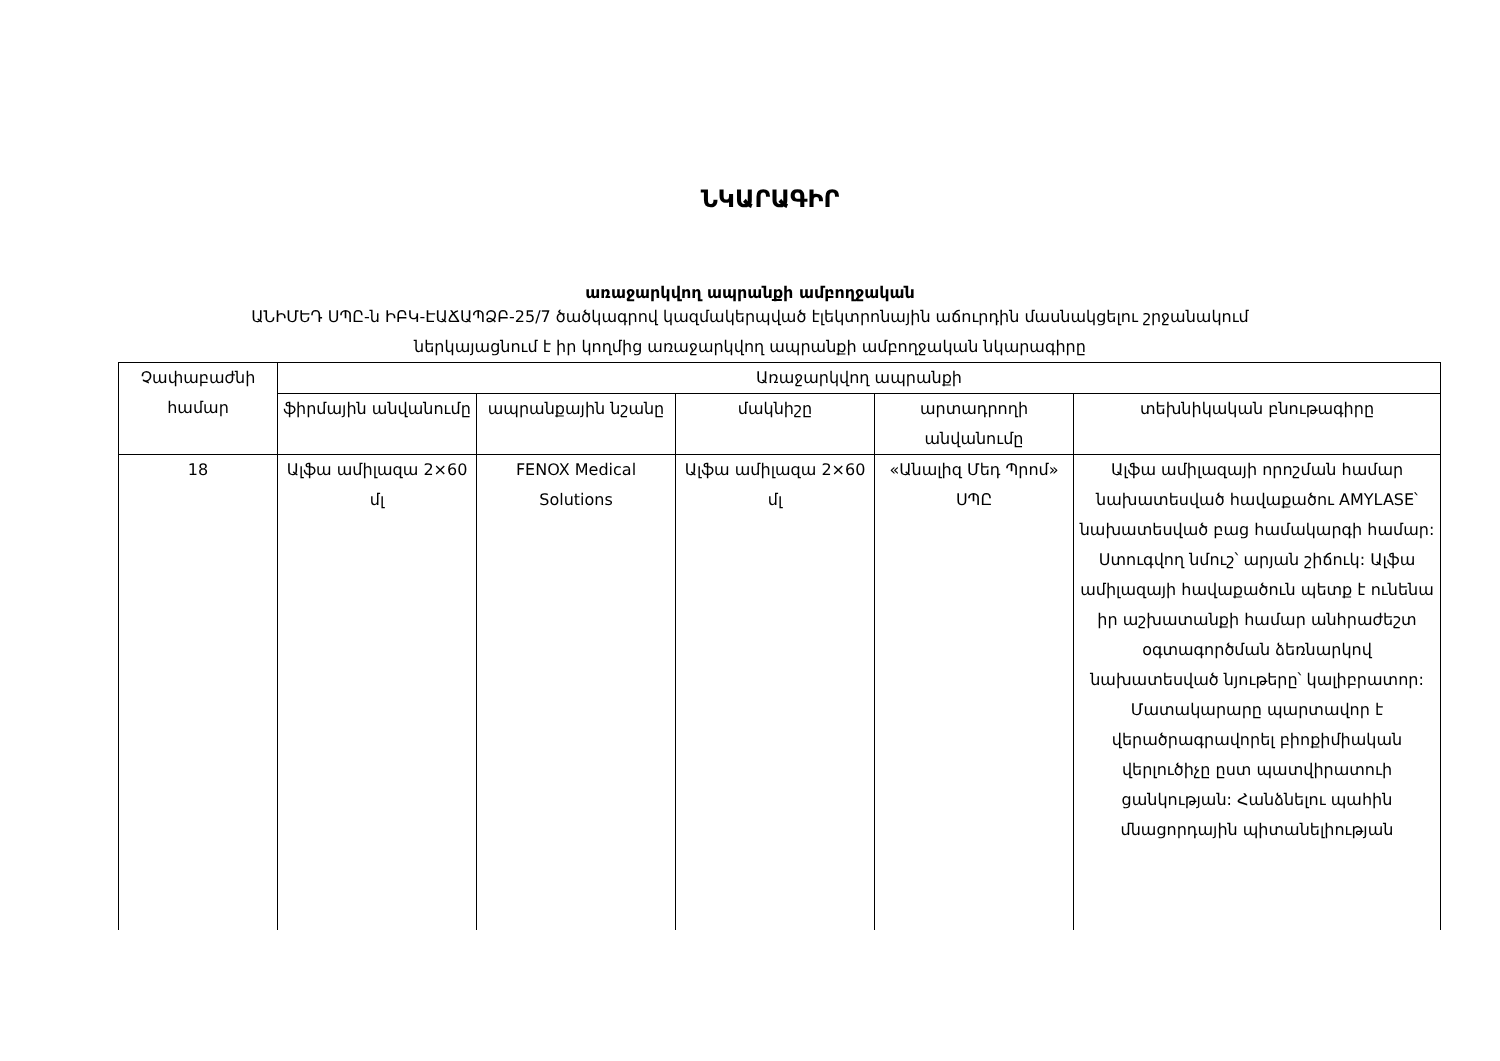ՆԿԱՐԱԳԻՐ
առաջարկվող ապրանքի ամբողջական
ԱՆԻՄԵԴ ՍՊԸ-ն ԻԲԿ-ԷԱՃԱՊՁԲ-25/7 ծածկագրով կազմակերպված էլեկտրոնային աճուրդին մասնակցելու շրջանակում
ներկայացնում է իր կողմից առաջարկվող ապրանքի ամբողջական նկարագիրը
| Չափաբաժնի համար | Առաջարկվող ապրանքի | | | | |
| --- | --- | --- | --- | --- | --- |
| | ֆիրմային անվանումը | ապրանքային նշանը | մակնիշը | արտադրողի անվանումը | տեխնիկական բնութագիրը |
| 18 | Ալֆա ամիլազա 2×60 մլ | FENOX Medical Solutions | Ալֆա ամիլազա 2×60 մլ | «Անալիզ Մեդ Պրոմ» ՍՊԸ | Ալֆա ամիլազայի որոշման համար նախատեսված հավաքածու AMYLASE՝ նախատեսված բաց համակարգի համար: Ստուգվող նմուշ՝ արյան շիճուկ: Ալֆա ամիլազայի հավաքածուն պետք է ունենա իր աշխատանքի համար անհրաժեշտ օգտագործման ձեռնարկով նախատեսված նյութերը՝ կալիբրատոր: Մատակարարը պարտավոր է վերածրագրավորել բիոքիմիական վերլուծիչը ըստ պատվիրատուի ցանկության: Հանձնելու պահին մնացորդային պիտանելիության |